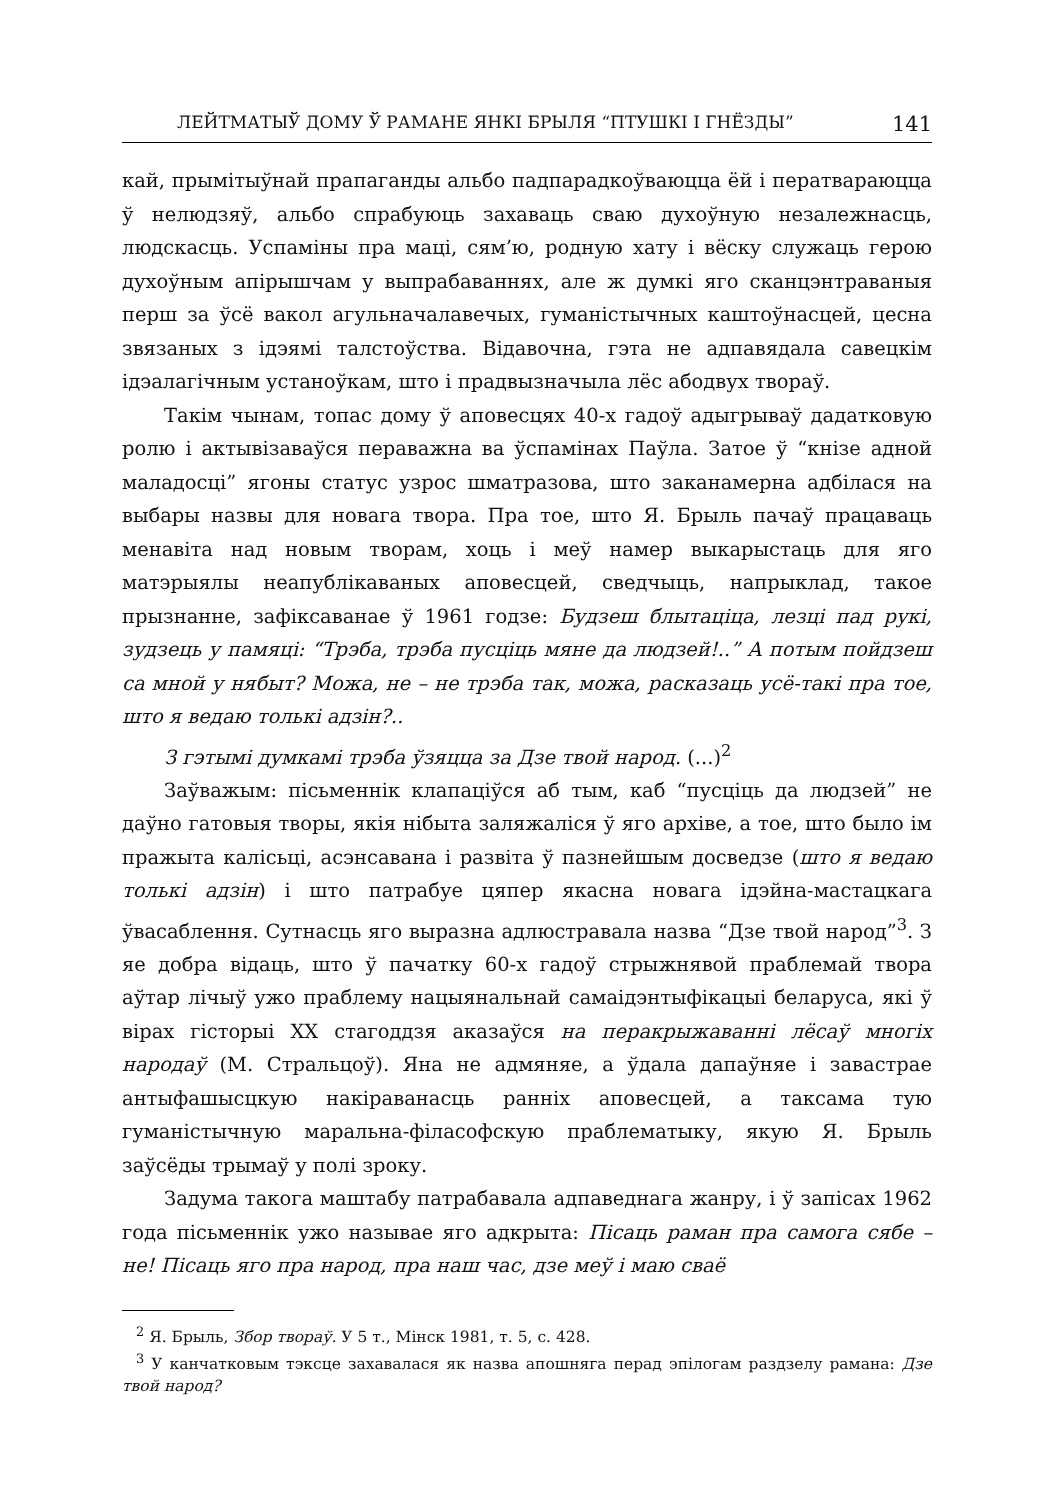ЛЕЙТМАТЫЎ ДОМУ Ў РАМАНЕ ЯНКІ БРЫЛЯ “ПТУШКІ І ГНЁЗДЫ” 141
кай, прымітыўнай прапаганды альбо падпарадкоўваюцца ёй і ператвараюцца ў нелюдзяў, альбо спрабуюць захаваць сваю духоўную незалежнасць, людскасць. Успаміны пра маці, сям’ю, родную хату і вёску служаць герою духоўным апірышчам у выпрабаваннях, але ж думкі яго сканцэнтраваныя перш за ўсё вакол агульначалавечых, гуманістычных каштоўнасцей, цесна звязаных з ідэямі талстоўства. Відавочна, гэта не адпавядала савецкім ідэалагічным устаноўкам, што і прадвызначыла лёс абодвух твораў.
Такім чынам, топас дому ў аповесцях 40-х гадоў адыгрываў дадатковую ролю і актывізаваўся пераважна ва ўспамінах Паўла. Затое ў “кнізе адной маладосці” ягоны статус узрос шматразова, што заканамерна адбілася на выбары назвы для новага твора. Пра тое, што Я. Брыль пачаў працаваць менавіта над новым творам, хоць і меў намер выкарыстаць для яго матэрыялы неапублікаваных аповесцей, сведчыць, напрыклад, такое прызнанне, зафіксаванае ў 1961 годзе: Будзеш блытаціца, лезці пад рукі, зудзець у памяці: “Трэба, трэба пусціць мяне да людзей!..” А потым пойдзеш са мной у нябыт? Можа, не – не трэба так, можа, расказаць усё-такі пра тое, што я ведаю толькі адзін?..
З гэтымі думкамі трэба ўзяцца за Дзе твой народ. (...)<sup>2</sup>
Заўважым: пісьменнік клапаціўся аб тым, каб “пусціць да людзей” не даўно гатовыя творы, якія нібыта заляжаліся ў яго архіве, а тое, што было ім пражыта калісьці, асэнсавана і развіта ў пазнейшым досведзе (што я ведаю толькі адзін) і што патрабуе цяпер якасна новага ідэйна-мастацкага ўвасаблення. Сутнасць яго выразна адлюстравала назва “Дзе твой народ”<sup>3</sup>. З яе добра відаць, што ў пачатку 60-х гадоў стрыжнявой праблемай твора аўтар лічыў ужо праблему нацыянальнай самаідэнтыфікацыі беларуса, які ў вірах гісторыі XX стагоддзя аказаўся на перакрыжаванні лёсаў многіх народаў (М. Стральцоў). Яна не адмяняе, а ўдала дапаўняе і завастрае антыфашысцкую накіраванасць ранніх аповесцей, а таксама тую гуманістычную маральна-філасофскую праблематыку, якую Я. Брыль заўсёды трымаў у полі зроку.
Задума такога маштабу патрабавала адпаведнага жанру, і ў запісах 1962 года пісьменнік ужо называе яго адкрыта: Пісаць раман пра самога сябе – не! Пісаць яго пра народ, пра наш час, дзе меў і маю сваё
<sup>2</sup> Я. Брыль, Збор твораў. У 5 т., Мінск 1981, т. 5, с. 428.
<sup>3</sup> У канчатковым тэксце захавалася як назва апошняга перад эпілогам раздзелу рамана: Дзе твой народ?